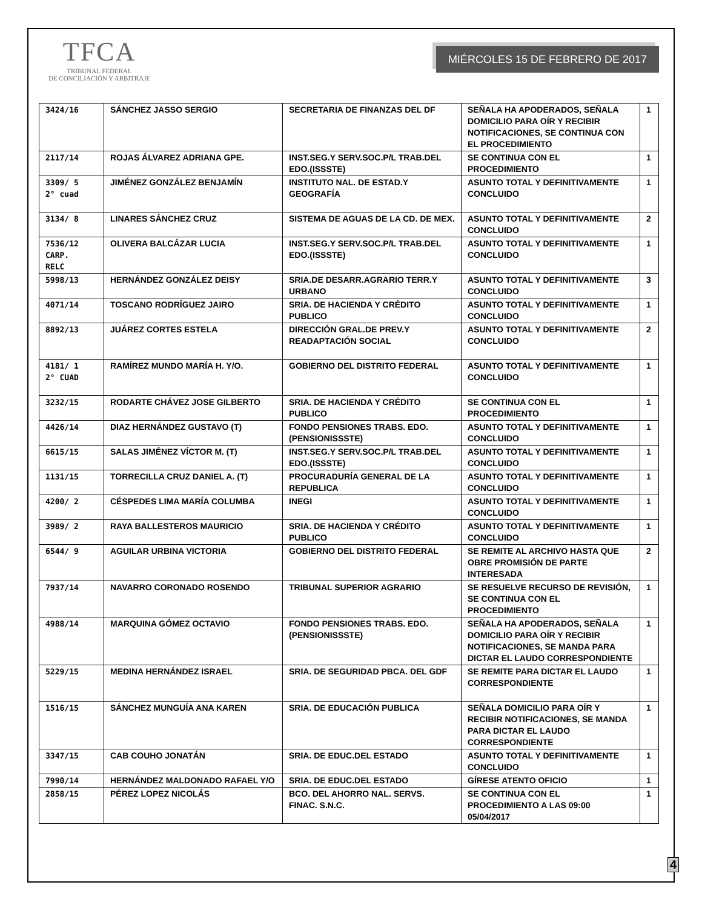TFCA
TRIBUNAL FEDERAL
DE CONCILIACIÓN Y ARBITRAJE
MIÉRCOLES 15 DE FEBRERO DE 2017
| 3424/16 | SÁNCHEZ JASSO SERGIO | SECRETARIA DE FINANZAS DEL DF | SEÑALA HA APODERADOS, SEÑALA DOMICILIO PARA OÍR Y RECIBIR NOTIFICACIONES, SE CONTINUA CON EL PROCEDIMIENTO | 1 |
| 2117/14 | ROJAS ÁLVAREZ ADRIANA GPE. | INST.SEG.Y SERV.SOC.P/L TRAB.DEL EDO.(ISSSTE) | SE CONTINUA CON EL PROCEDIMIENTO | 1 |
| 3309/ 5 2° cuad | JIMÉNEZ GONZÁLEZ BENJAMÍN | INSTITUTO NAL. DE ESTAD.Y GEOGRAFÍA | ASUNTO TOTAL Y DEFINITIVAMENTE CONCLUIDO | 1 |
| 3134/ 8 | LINARES SÁNCHEZ CRUZ | SISTEMA DE AGUAS DE LA CD. DE MEX. | ASUNTO TOTAL Y DEFINITIVAMENTE CONCLUIDO | 2 |
| 7536/12 CARP. RELC | OLIVERA BALCÁZAR LUCIA | INST.SEG.Y SERV.SOC.P/L TRAB.DEL EDO.(ISSSTE) | ASUNTO TOTAL Y DEFINITIVAMENTE CONCLUIDO | 1 |
| 5998/13 | HERNÁNDEZ GONZÁLEZ DEISY | SRIA.DE DESARR.AGRARIO TERR.Y URBANO | ASUNTO TOTAL Y DEFINITIVAMENTE CONCLUIDO | 3 |
| 4071/14 | TOSCANO RODRÍGUEZ JAIRO | SRIA. DE HACIENDA Y CRÉDITO PUBLICO | ASUNTO TOTAL Y DEFINITIVAMENTE CONCLUIDO | 1 |
| 8892/13 | JUÁREZ CORTES ESTELA | DIRECCIÓN GRAL.DE PREV.Y READAPTACIÓN SOCIAL | ASUNTO TOTAL Y DEFINITIVAMENTE CONCLUIDO | 2 |
| 4181/ 1 2° CUAD | RAMÍREZ MUNDO MARÍA H. Y/O. | GOBIERNO DEL DISTRITO FEDERAL | ASUNTO TOTAL Y DEFINITIVAMENTE CONCLUIDO | 1 |
| 3232/15 | RODARTE CHÁVEZ JOSE GILBERTO | SRIA. DE HACIENDA Y CRÉDITO PUBLICO | SE CONTINUA CON EL PROCEDIMIENTO | 1 |
| 4426/14 | DIAZ HERNÁNDEZ GUSTAVO (T) | FONDO PENSIONES TRABS. EDO. (PENSIONISSSTE) | ASUNTO TOTAL Y DEFINITIVAMENTE CONCLUIDO | 1 |
| 6615/15 | SALAS JIMÉNEZ VÍCTOR M. (T) | INST.SEG.Y SERV.SOC.P/L TRAB.DEL EDO.(ISSSTE) | ASUNTO TOTAL Y DEFINITIVAMENTE CONCLUIDO | 1 |
| 1131/15 | TORRECILLA CRUZ DANIEL A. (T) | PROCURADURÍA GENERAL DE LA REPUBLICA | ASUNTO TOTAL Y DEFINITIVAMENTE CONCLUIDO | 1 |
| 4200/ 2 | CÉSPEDES LIMA MARÍA COLUMBA | INEGI | ASUNTO TOTAL Y DEFINITIVAMENTE CONCLUIDO | 1 |
| 3989/ 2 | RAYA BALLESTEROS MAURICIO | SRIA. DE HACIENDA Y CRÉDITO PUBLICO | ASUNTO TOTAL Y DEFINITIVAMENTE CONCLUIDO | 1 |
| 6544/ 9 | AGUILAR URBINA VICTORIA | GOBIERNO DEL DISTRITO FEDERAL | SE REMITE AL ARCHIVO HASTA QUE OBRE PROMISIÓN DE PARTE INTERESADA | 2 |
| 7937/14 | NAVARRO CORONADO ROSENDO | TRIBUNAL SUPERIOR AGRARIO | SE RESUELVE RECURSO DE REVISIÓN, SE CONTINUA CON EL PROCEDIMIENTO | 1 |
| 4988/14 | MARQUINA GÓMEZ OCTAVIO | FONDO PENSIONES TRABS. EDO. (PENSIONISSSTE) | SEÑALA HA APODERADOS, SEÑALA DOMICILIO PARA OÍR Y RECIBIR NOTIFICACIONES, SE MANDA PARA DICTAR EL LAUDO CORRESPONDIENTE | 1 |
| 5229/15 | MEDINA HERNÁNDEZ ISRAEL | SRIA. DE SEGURIDAD PBCA. DEL GDF | SE REMITE PARA DICTAR EL LAUDO CORRESPONDIENTE | 1 |
| 1516/15 | SÁNCHEZ MUNGUÍA ANA KAREN | SRIA. DE EDUCACIÓN PUBLICA | SEÑALA DOMICILIO PARA OÍR Y RECIBIR NOTIFICACIONES, SE MANDA PARA DICTAR EL LAUDO CORRESPONDIENTE | 1 |
| 3347/15 | CAB COUHO JONATÁN | SRIA. DE EDUC.DEL ESTADO | ASUNTO TOTAL Y DEFINITIVAMENTE CONCLUIDO | 1 |
| 7990/14 | HERNÁNDEZ MALDONADO RAFAEL Y/O | SRIA. DE EDUC.DEL ESTADO | GÍRESE ATENTO OFICIO | 1 |
| 2858/15 | PÉREZ LOPEZ NICOLÁS | BCO. DEL AHORRO NAL. SERVS. FINAC. S.N.C. | SE CONTINUA CON EL PROCEDIMIENTO A LAS 09:00 05/04/2017 | 1 |
4